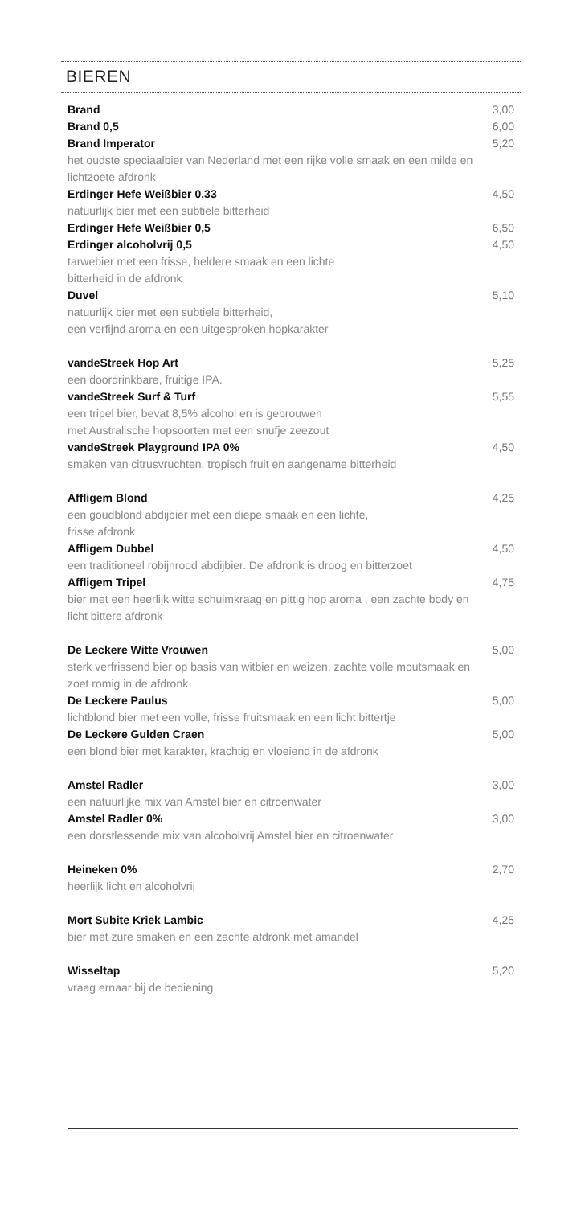BIEREN
Brand 3,00
Brand 0,5 6,00
Brand Imperator 5,20
het oudste speciaalbier van Nederland met een rijke volle smaak en een milde en lichtzoete afdronk
Erdinger Hefe Weißbier 0,33 4,50
natuurlijk bier met een subtiele bitterheid
Erdinger Hefe Weißbier 0,5 6,50
Erdinger alcoholvrij 0,5 4,50
tarwebier met een frisse, heldere smaak en een lichte
bitterheid in de afdronk
Duvel 5,10
natuurlijk bier met een subtiele bitterheid,
een verfijnd aroma en een uitgesproken hopkarakter
vandeStreek Hop Art 5,25
een doordrinkbare, fruitige IPA.
vandeStreek Surf & Turf 5,55
een tripel bier, bevat 8,5% alcohol en is gebrouwen
met Australische hopsoorten met een snufje zeezout
vandeStreek Playground IPA 0% 4,50
smaken van citrusvruchten, tropisch fruit en aangename bitterheid
Affligem Blond 4,25
een goudblond abdijbier met een diepe smaak en een lichte,
frisse afdronk
Affligem Dubbel 4,50
een traditioneel robijnrood abdijbier. De afdronk is droog en bitterzoet
Affligem Tripel 4,75
bier met een heerlijk witte schuimkraag en pittig hop aroma , een zachte body en licht bittere afdronk
De Leckere Witte Vrouwen 5,00
sterk verfrissend bier op basis van witbier en weizen, zachte volle moutsmaak en zoet romig in de afdronk
De Leckere Paulus 5,00
lichtblond bier met een volle, frisse fruitsmaak en een licht bittertje
De Leckere Gulden Craen 5,00
een blond bier met karakter, krachtig en vloeiend in de afdronk
Amstel Radler 3,00
een natuurlijke mix van Amstel bier en citroenwater
Amstel Radler 0% 3,00
een dorstlessende mix van alcoholvrij Amstel bier en citroenwater
Heineken 0% 2,70
heerlijk licht en alcoholvrij
Mort Subite Kriek Lambic 4,25
bier met zure smaken en een zachte afdronk met amandel
Wisseltap 5,20
vraag ernaar bij de bediening